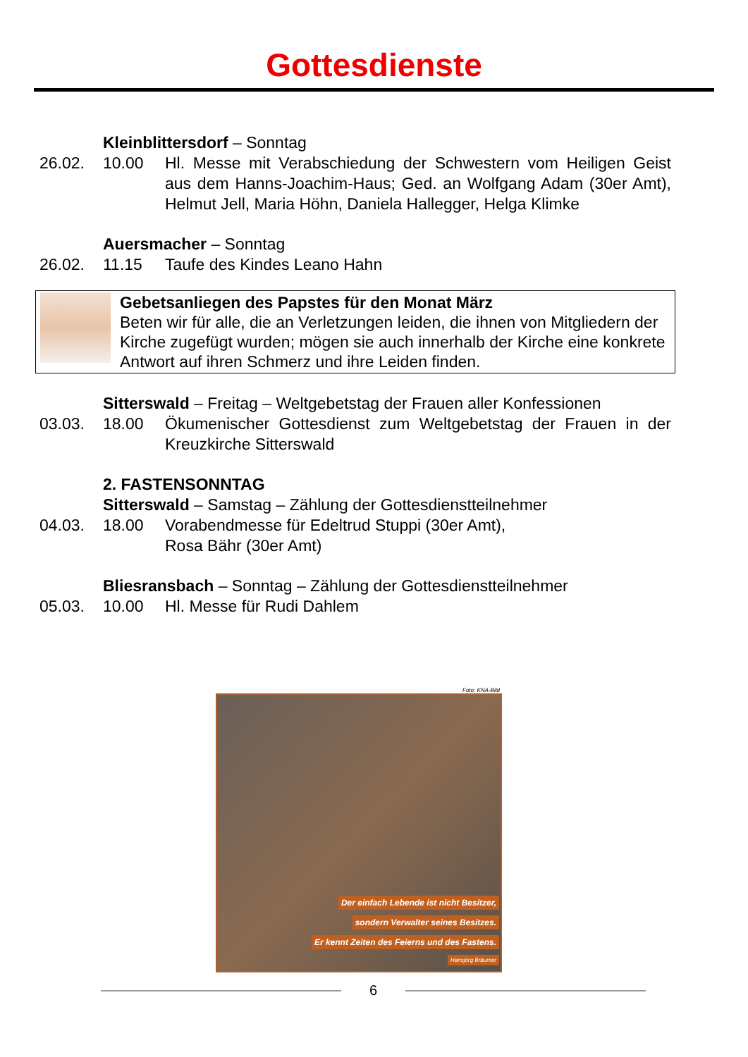Gottesdienste
Kleinblittersdorf – Sonntag
26.02. 10.00 Hl. Messe mit Verabschiedung der Schwestern vom Heiligen Geist aus dem Hanns-Joachim-Haus; Ged. an Wolfgang Adam (30er Amt), Helmut Jell, Maria Höhn, Daniela Hallegger, Helga Klimke
Auersmacher – Sonntag
26.02. 11.15 Taufe des Kindes Leano Hahn
Gebetsanliegen des Papstes für den Monat März
Beten wir für alle, die an Verletzungen leiden, die ihnen von Mitgliedern der Kirche zugefügt wurden; mögen sie auch innerhalb der Kirche eine konkrete Antwort auf ihren Schmerz und ihre Leiden finden.
Sitterswald – Freitag – Weltgebetstag der Frauen aller Konfessionen
03.03. 18.00 Ökumenischer Gottesdienst zum Weltgebetstag der Frauen in der Kreuzkirche Sitterswald
2. FASTENSONNTAG
Sitterswald – Samstag – Zählung der Gottesdienstteilnehmer
04.03. 18.00 Vorabendmesse für Edeltrud Stuppi (30er Amt),
Rosa Bähr (30er Amt)
Bliesransbach – Sonntag – Zählung der Gottesdienstteilnehmer
05.03. 10.00 Hl. Messe für Rudi Dahlem
Foto: KNA-Bild
Der einfach Lebende ist nicht Besitzer,
sondern Verwalter seines Besitzes.
Er kennt Zeiten des Feierns und des Fastens.
Hansjörg Bräumer
6